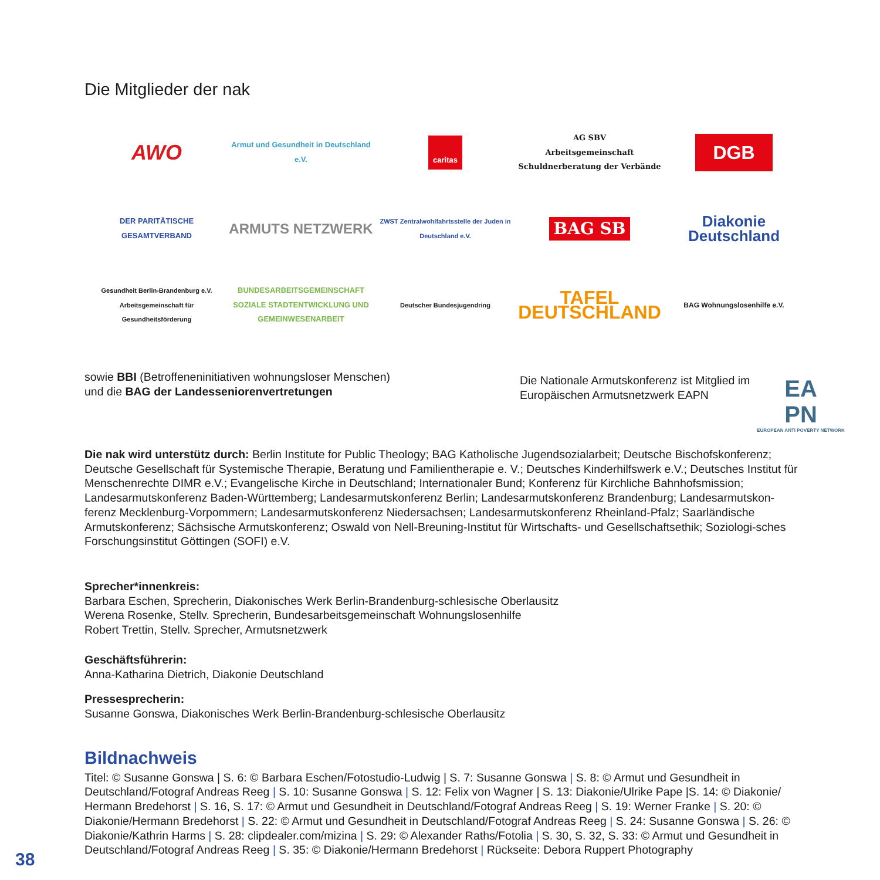Die Mitglieder der nak
AWO
Armut und Gesundheit in Deutschland e.V.
caritas
AG SBV
Arbeitsgemeinschaft Schuldnerberatung der Verbände
DGB
DER PARITÄTISCHE GESAMTVERBAND
ARMUTS NETZWERK
ZWST Zentralwohlfahrtsstelle der Juden in Deutschland e.V.
BAG SB
Diakonie Deutschland
Gesundheit Berlin-Brandenburg e.V. Arbeitsgemeinschaft für Gesundheitsförderung
BUNDESARBEITSGEMEINSCHAFT SOZIALE STADTENTWICKLUNG UND GEMEINWESENARBEIT
Deutscher Bundesjugendring
TAFEL DEUTSCHLAND
BAG Wohnungslosenhilfe e.V.
sowie BBI (Betroffeneninitiativen wohnungsloser Menschen)
und die BAG der Landesseniorenvertretungen
Die Nationale Armutskonferenz ist Mitglied im Europäischen Armutsnetzwerk EAPN
EA
PN
EUROPEAN ANTI POVERTY NETWORK
Die nak wird unterstütz durch: Berlin Institute for Public Theology; BAG Katholische Jugendsozialarbeit; Deutsche Bischofskonferenz; Deutsche Gesellschaft für Systemische Therapie, Beratung und Familientherapie e. V.; Deutsches Kinderhilfswerk e.V.; Deutsches Institut für Menschenrechte DIMR e.V.; Evangelische Kirche in Deutschland; Internationaler Bund; Konferenz für Kirchliche Bahnhofsmission; Landesarmutskonferenz Baden-Württemberg; Landesarmutskonferenz Berlin; Landesarmutskonferenz Brandenburg; Landesarmutskon-ferenz Mecklenburg-Vorpommern; Landesarmutskonferenz Niedersachsen; Landesarmutskonferenz Rheinland-Pfalz; Saarländische Armutskonferenz; Sächsische Armutskonferenz; Oswald von Nell-Breuning-Institut für Wirtschafts- und Gesellschaftsethik; Soziologi-sches Forschungsinstitut Göttingen (SOFI) e.V.
Sprecher*innenkreis:
Barbara Eschen, Sprecherin, Diakonisches Werk Berlin-Brandenburg-schlesische Oberlausitz
Werena Rosenke, Stellv. Sprecherin, Bundesarbeitsgemeinschaft Wohnungslosenhilfe
Robert Trettin, Stellv. Sprecher, Armutsnetzwerk
Geschäftsführerin:
Anna-Katharina Dietrich, Diakonie Deutschland
Pressesprecherin:
Susanne Gonswa, Diakonisches Werk Berlin-Brandenburg-schlesische Oberlausitz
Bildnachweis
Titel: © Susanne Gonswa | S. 6: © Barbara Eschen/Fotostudio-Ludwig | S. 7: Susanne Gonswa | S. 8: © Armut und Gesundheit in Deutschland/Fotograf Andreas Reeg | S. 10: Susanne Gonswa | S. 12: Felix von Wagner | S. 13: Diakonie/Ulrike Pape |S. 14: © Diakonie/ Hermann Bredehorst | S. 16, S. 17: © Armut und Gesundheit in Deutschland/Fotograf Andreas Reeg | S. 19: Werner Franke | S. 20: © Diakonie/Hermann Bredehorst | S. 22: © Armut und Gesundheit in Deutschland/Fotograf Andreas Reeg | S. 24: Susanne Gonswa | S. 26: © Diakonie/Kathrin Harms | S. 28: clipdealer.com/mizina | S. 29: © Alexander Raths/Fotolia | S. 30, S. 32, S. 33: © Armut und Gesundheit in Deutschland/Fotograf Andreas Reeg | S. 35: © Diakonie/Hermann Bredehorst | Rückseite: Debora Ruppert Photography
38